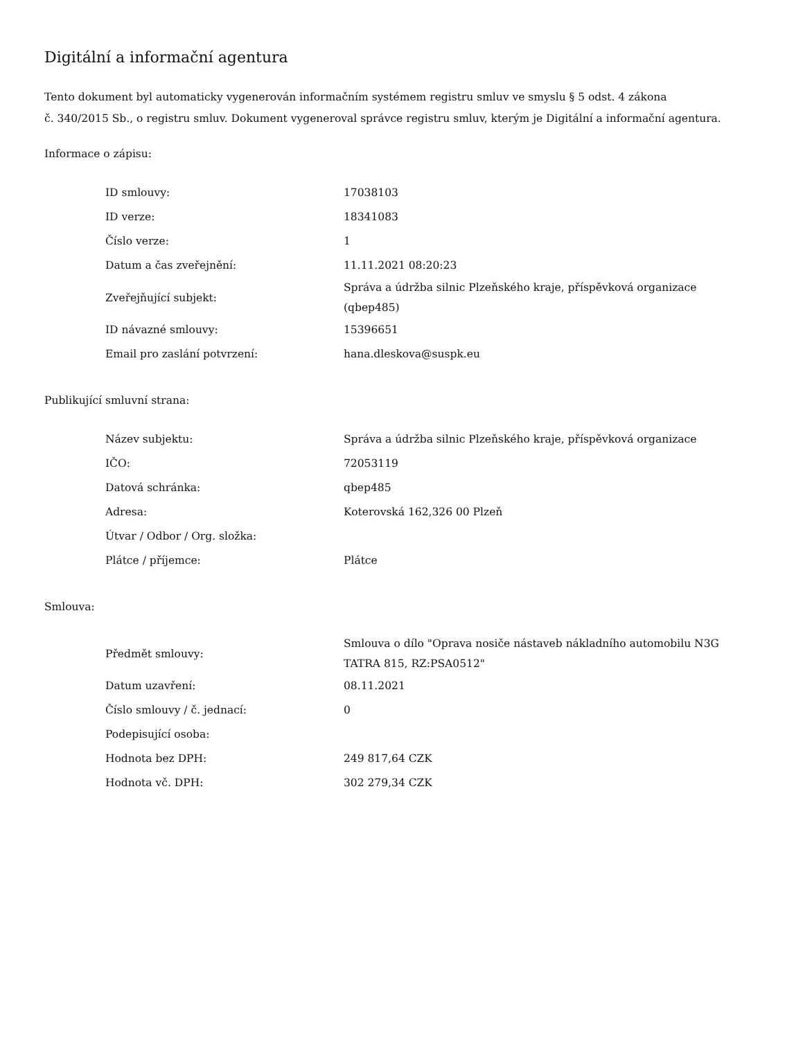Digitální a informační agentura
Tento dokument byl automaticky vygenerován informačním systémem registru smluv ve smyslu § 5 odst. 4 zákona
č. 340/2015 Sb., o registru smluv. Dokument vygeneroval správce registru smluv, kterým je Digitální a informační agentura.
Informace o zápisu:
| ID smlouvy: | 17038103 |
| ID verze: | 18341083 |
| Číslo verze: | 1 |
| Datum a čas zveřejnění: | 11.11.2021 08:20:23 |
| Zveřejňující subjekt: | Správa a údržba silnic Plzeňského kraje, příspěvková organizace (qbep485) |
| ID návazné smlouvy: | 15396651 |
| Email pro zaslání potvrzení: | hana.dleskova@suspk.eu |
Publikující smluvní strana:
| Název subjektu: | Správa a údržba silnic Plzeňského kraje, příspěvková organizace |
| IČO: | 72053119 |
| Datová schránka: | qbep485 |
| Adresa: | Koterovská 162,326 00 Plzeň |
| Útvar / Odbor / Org. složka: | |
| Plátce / příjemce: | Plátce |
Smlouva:
| Předmět smlouvy: | Smlouva o dílo "Oprava nosiče nástaveb nákladního automobilu N3G TATRA 815, RZ:PSA0512" |
| Datum uzavření: | 08.11.2021 |
| Číslo smlouvy / č. jednací: | 0 |
| Podepisující osoba: | |
| Hodnota bez DPH: | 249 817,64 CZK |
| Hodnota vč. DPH: | 302 279,34 CZK |